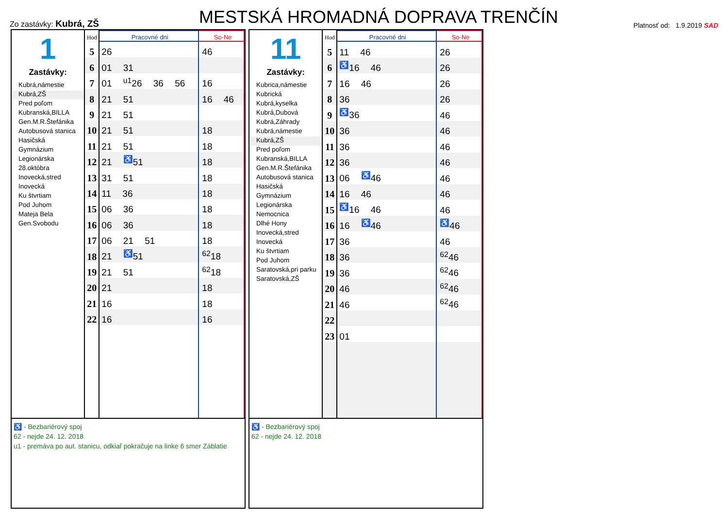Zo zastávky: Kubrá, ZŠ
MESTSKÁ HROMADNÁ DOPRAVA TRENČÍN
Platnosť od: 1.9.2019 SAD
1
Zastávky:
Kubrá,námestie
Kubrá,ZŠ
Pred poľom
Kubranská,BILLA
Gen.M.R.Štefánika
Autobusová stanica
Hasičská
Gymnázium
Legionárska
28.októbra
Inovecká,stred
Inovecká
Ku štvrtiam
Pod Juhom
Mateja Bela
Gen.Svobodu
| Hod | Pracovné dni | So-Ne |
| --- | --- | --- |
| 5 | 26 | 46 |
| 6 | 01 31 | |
| 7 | 01 <sup>u1</sup>26 36 56 | 16 |
| 8 | 21 51 | 16 46 |
| 9 | 21 51 | |
| 10 | 21 51 | 18 |
| 11 | 21 51 | 18 |
| 12 | 21 <sup>♿</sup>51 | 18 |
| 13 | 31 51 | 18 |
| 14 | 11 36 | 18 |
| 15 | 06 36 | 18 |
| 16 | 06 36 | 18 |
| 17 | 06 21 51 | 18 |
| 18 | 21 <sup>♿</sup>51 | <sup>62</sup> 18 |
| 19 | 21 51 | <sup>62</sup> 18 |
| 20 | 21 | 18 |
| 21 | 16 | 18 |
| 22 | 16 | 16 |
♿ - Bezbariérový spoj
62 - nejde 24. 12. 2018
u1 - premáva po aut. stanicu, odkiaľ pokračuje na linke 6 smer Záblatie
11
Zastávky:
Kubrica,námestie
Kubrická
Kubrá,kyselka
Kubrá,Dubová
Kubrá,Záhrady
Kubrá,námestie
Kubrá,ZŠ
Pred poľom
Kubranská,BILLA
Gen.M.R.Štefánika
Autobusová stanica
Hasičská
Gymnázium
Legionárska
Nemocnica
Dlhé Hony
Inovecká,stred
Inovecká
Ku štvrtiam
Pod Juhom
Saratovská,pri parku
Saratovská,ZŠ
| Hod | Pracovné dni | So-Ne |
| --- | --- | --- |
| 5 | 11 46 | 26 |
| 6 | <sup>♿</sup>16 46 | 26 |
| 7 | 16 46 | 26 |
| 8 | 36 | 26 |
| 9 | <sup>♿</sup>36 | 46 |
| 10 | 36 | 46 |
| 11 | 36 | 46 |
| 12 | 36 | 46 |
| 13 | 06 <sup>♿</sup>46 | 46 |
| 14 | 16 46 | 46 |
| 15 | <sup>♿</sup>16 46 | 46 |
| 16 | 16 <sup>♿</sup>46 | <sup>♿</sup>46 |
| 17 | 36 | 46 |
| 18 | 36 | <sup>62</sup> 46 |
| 19 | 36 | <sup>62</sup> 46 |
| 20 | 46 | <sup>62</sup> 46 |
| 21 | 46 | <sup>62</sup> 46 |
| 22 | | |
| 23 | 01 | |
♿ - Bezbariérový spoj
62 - nejde 24. 12. 2018